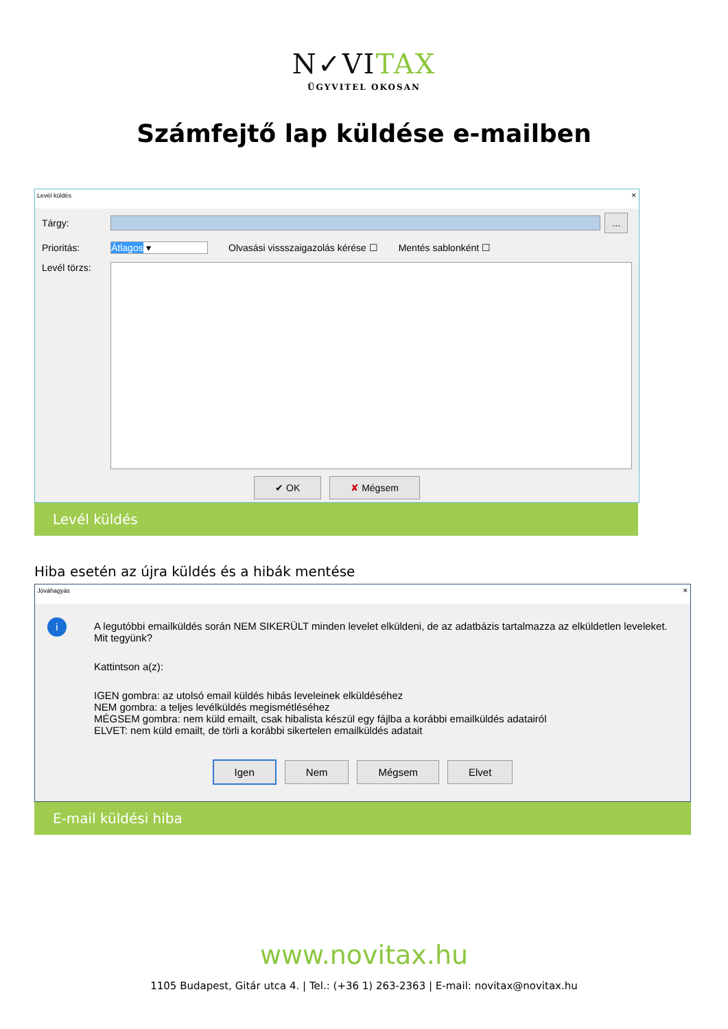N✓VITAX
ÜGYVITEL OKOSAN
Számfejtő lap küldése e-mailben
Levél küldés ✕
Tárgy:
...
Prioritás: Átlagos ▾ Olvasási vissszaigazolás kérése ☐ Mentés sablonként ☐
Levél törzs:
✔ OK ✘ Mégsem
Levél küldés
Hiba esetén az újra küldés és a hibák mentése
Jóváhagyás ✕
i
A legutóbbi emailküldés során NEM SIKERÜLT minden levelet elküldeni, de az adatbázis tartalmazza az elküldetlen leveleket.
Mit tegyünk?
Kattintson a(z):
IGEN gombra: az utolsó email küldés hibás leveleinek elküldéséhez
NEM gombra: a teljes levélküldés megismétléséhez
MÉGSEM gombra: nem küld emailt, csak hibalista készül egy fájlba a korábbi emailküldés adatairól
ELVET: nem küld emailt, de törli a korábbi sikertelen emailküldés adatait
Igen Nem Mégsem Elvet
E-mail küldési hiba
www.novitax.hu
1105 Budapest, Gitár utca 4. | Tel.: (+36 1) 263-2363 | E-mail: novitax@novitax.hu